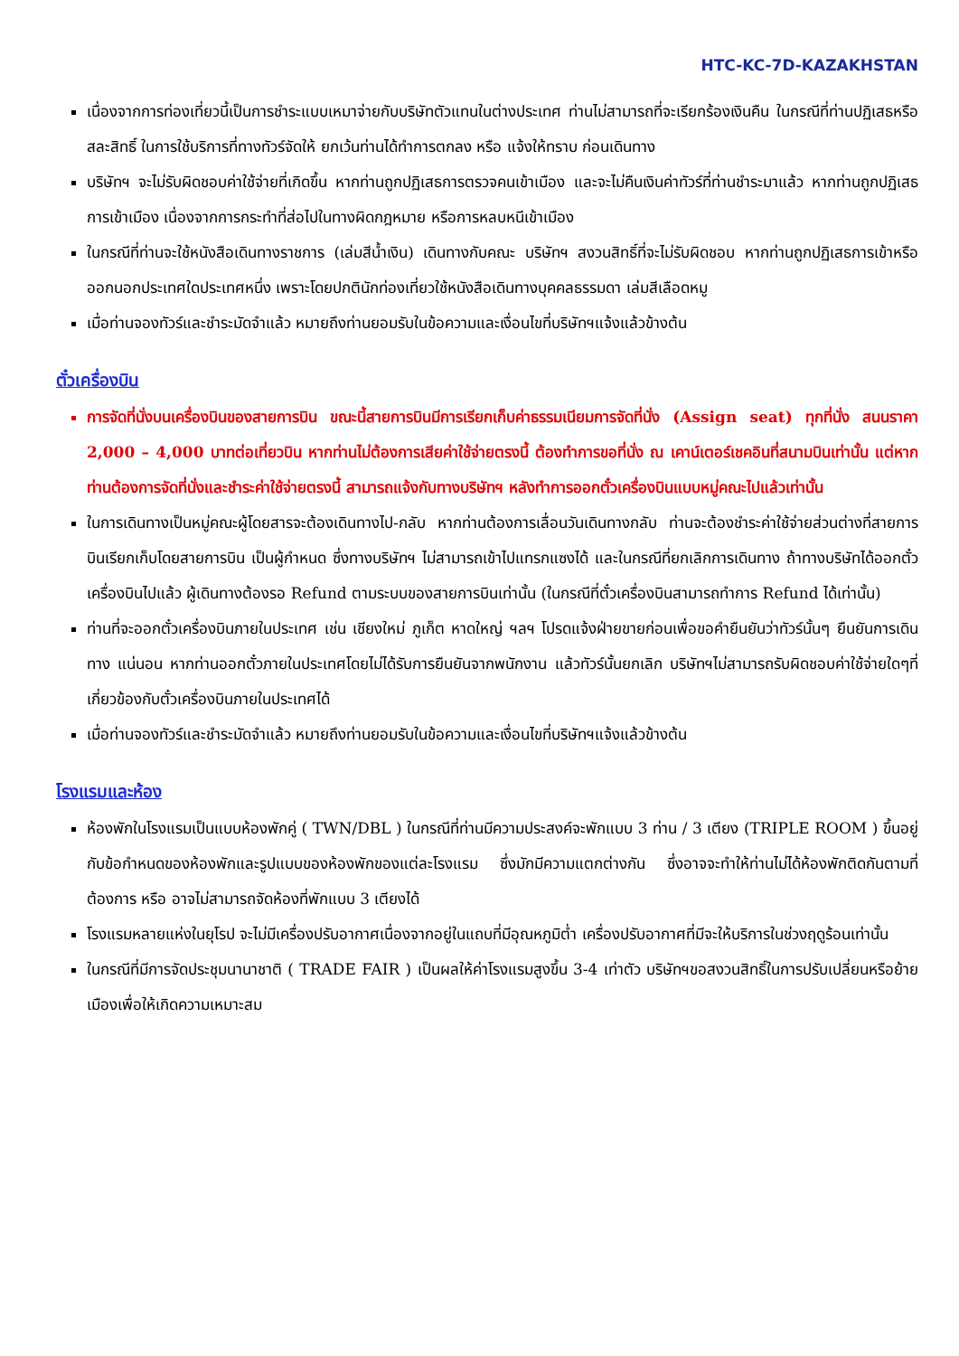HTC-KC-7D-KAZAKHSTAN
เนื่องจากการท่องเที่ยวนี้เป็นการชำระแบบเหมาจ่ายกับบริษัทตัวแทนในต่างประเทศ ท่านไม่สามารถที่จะเรียกร้องเงินคืน ในกรณีที่ท่านปฏิเสธหรือสละสิทธิ์ ในการใช้บริการที่ทางทัวร์จัดให้ ยกเว้นท่านได้ทำการตกลง หรือ แจ้งให้ทราบ ก่อนเดินทาง
บริษัทฯ จะไม่รับผิดชอบค่าใช้จ่ายที่เกิดขึ้น หากท่านถูกปฏิเสธการตรวจคนเข้าเมือง และจะไม่คืนเงินค่าทัวร์ที่ท่านชำระมาแล้ว หากท่านถูกปฏิเสธการเข้าเมือง เนื่องจากการกระทำที่ส่อไปในทางผิดกฎหมาย หรือการหลบหนีเข้าเมือง
ในกรณีที่ท่านจะใช้หนังสือเดินทางราชการ (เล่มสีน้ำเงิน) เดินทางกับคณะ บริษัทฯ สงวนสิทธิ์ที่จะไม่รับผิดชอบ หากท่านถูกปฏิเสธการเข้าหรือออกนอกประเทศใดประเทศหนึ่ง เพราะโดยปกตินักท่องเที่ยวใช้หนังสือเดินทางบุคคลธรรมดา เล่มสีเลือดหมู
เมื่อท่านจองทัวร์และชำระมัดจำแล้ว หมายถึงท่านยอมรับในข้อความและเงื่อนไขที่บริษัทฯแจ้งแล้วข้างต้น
ตั๋วเครื่องบิน
การจัดที่นั่งบนเครื่องบินของสายการบิน ขณะนี้สายการบินมีการเรียกเก็บค่าธรรมเนียมการจัดที่นั่ง (Assign seat) ทุกที่นั่ง สนนราคา 2,000 – 4,000 บาทต่อเที่ยวบิน หากท่านไม่ต้องการเสียค่าใช้จ่ายตรงนี้ ต้องทำการขอที่นั่ง ณ เคาน์เตอร์เชคอินที่สนามบินเท่านั้น แต่หากท่านต้องการจัดที่นั่งและชำระค่าใช้จ่ายตรงนี้ สามารถแจ้งกับทางบริษัทฯ หลังทำการออกตั๋วเครื่องบินแบบหมู่คณะไปแล้วเท่านั้น
ในการเดินทางเป็นหมู่คณะผู้โดยสารจะต้องเดินทางไป-กลับ หากท่านต้องการเลื่อนวันเดินทางกลับ ท่านจะต้องชำระค่าใช้จ่ายส่วนต่างที่สายการบินเรียกเก็บโดยสายการบิน เป็นผู้กำหนด ซึ่งทางบริษัทฯ ไม่สามารถเข้าไปแทรกแซงได้ และในกรณีที่ยกเลิกการเดินทาง ถ้าทางบริษัทได้ออกตั๋วเครื่องบินไปแล้ว ผู้เดินทางต้องรอ Refund ตามระบบของสายการบินเท่านั้น (ในกรณีที่ตั๋วเครื่องบินสามารถทำการ Refund ได้เท่านั้น)
ท่านที่จะออกตั๋วเครื่องบินภายในประเทศ เช่น เชียงใหม่ ภูเก็ต หาดใหญ่ ฯลฯ โปรดแจ้งฝ่ายขายก่อนเพื่อขอคำยืนยันว่าทัวร์นั้นๆ ยืนยันการเดินทาง แน่นอน หากท่านออกตั๋วภายในประเทศโดยไม่ได้รับการยืนยันจากพนักงาน แล้วทัวร์นั้นยกเลิก บริษัทฯไม่สามารถรับผิดชอบค่าใช้จ่ายใดๆที่เกี่ยวข้องกับตั๋วเครื่องบินภายในประเทศได้
เมื่อท่านจองทัวร์และชำระมัดจำแล้ว หมายถึงท่านยอมรับในข้อความและเงื่อนไขที่บริษัทฯแจ้งแล้วข้างต้น
โรงแรมและห้อง
ห้องพักในโรงแรมเป็นแบบห้องพักคู่ ( TWN/DBL ) ในกรณีที่ท่านมีความประสงค์จะพักแบบ 3 ท่าน / 3 เตียง (TRIPLE ROOM ) ขึ้นอยู่กับข้อกำหนดของห้องพักและรูปแบบของห้องพักของแต่ละโรงแรม ซึ่งมักมีความแตกต่างกัน ซึ่งอาจจะทำให้ท่านไม่ได้ห้องพักติดกันตามที่ต้องการ หรือ อาจไม่สามารถจัดห้องที่พักแบบ 3 เตียงได้
โรงแรมหลายแห่งในยุโรป จะไม่มีเครื่องปรับอากาศเนื่องจากอยู่ในแถบที่มีอุณหภูมิต่ำ เครื่องปรับอากาศที่มีจะให้บริการในช่วงฤดูร้อนเท่านั้น
ในกรณีที่มีการจัดประชุมนานาชาติ ( TRADE FAIR ) เป็นผลให้ค่าโรงแรมสูงขึ้น 3-4 เท่าตัว บริษัทฯขอสงวนสิทธิ์ในการปรับเปลี่ยนหรือย้ายเมืองเพื่อให้เกิดความเหมาะสม